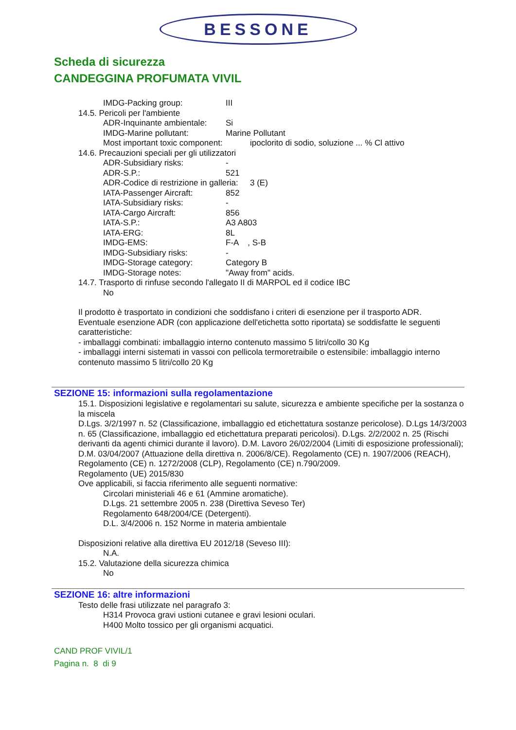BESSONE
Scheda di sicurezza
CANDEGGINA PROFUMATA VIVIL
IMDG-Packing group: III
14.5. Pericoli per l'ambiente
ADR-Inquinante ambientale: Si
IMDG-Marine pollutant: Marine Pollutant
Most important toxic component: ipoclorito di sodio, soluzione ... % Cl attivo
14.6. Precauzioni speciali per gli utilizzatori
ADR-Subsidiary risks: -
ADR-S.P.: 521
ADR-Codice di restrizione in galleria: 3 (E)
IATA-Passenger Aircraft: 852
IATA-Subsidiary risks: -
IATA-Cargo Aircraft: 856
IATA-S.P.: A3 A803
IATA-ERG: 8L
IMDG-EMS: F-A , S-B
IMDG-Subsidiary risks: -
IMDG-Storage category: Category B
IMDG-Storage notes: "Away from" acids.
14.7. Trasporto di rinfuse secondo l'allegato II di MARPOL ed il codice IBC
No
Il prodotto è trasportato in condizioni che soddisfano i criteri di esenzione per il trasporto ADR.
Eventuale esenzione ADR (con applicazione dell'etichetta sotto riportata) se soddisfatte le seguenti caratteristiche:
- imballaggi combinati: imballaggio interno contenuto massimo 5 litri/collo 30 Kg
- imballaggi interni sistemati in vassoi con pellicola termoretraibile o estensibile: imballaggio interno contenuto massimo 5 litri/collo 20 Kg
SEZIONE 15: informazioni sulla regolamentazione
15.1. Disposizioni legislative e regolamentari su salute, sicurezza e ambiente specifiche per la sostanza o la miscela
D.Lgs. 3/2/1997 n. 52 (Classificazione, imballaggio ed etichettatura sostanze pericolose). D.Lgs 14/3/2003 n. 65 (Classificazione, imballaggio ed etichettatura preparati pericolosi). D.Lgs. 2/2/2002 n. 25 (Rischi derivanti da agenti chimici durante il lavoro). D.M. Lavoro 26/02/2004 (Limiti di esposizione professionali); D.M. 03/04/2007 (Attuazione della direttiva n. 2006/8/CE). Regolamento (CE) n. 1907/2006 (REACH), Regolamento (CE) n. 1272/2008 (CLP), Regolamento (CE) n.790/2009.
Regolamento (UE) 2015/830
Ove applicabili, si faccia riferimento alle seguenti normative:
Circolari ministeriali 46 e 61 (Ammine aromatiche).
D.Lgs. 21 settembre 2005 n. 238 (Direttiva Seveso Ter)
Regolamento 648/2004/CE (Detergenti).
D.L. 3/4/2006 n. 152 Norme in materia ambientale
Disposizioni relative alla direttiva EU 2012/18 (Seveso III):
N.A.
15.2. Valutazione della sicurezza chimica
No
SEZIONE 16: altre informazioni
Testo delle frasi utilizzate nel paragrafo 3:
H314 Provoca gravi ustioni cutanee e gravi lesioni oculari.
H400 Molto tossico per gli organismi acquatici.
CAND PROF VIVIL/1
Pagina n. 8 di 9